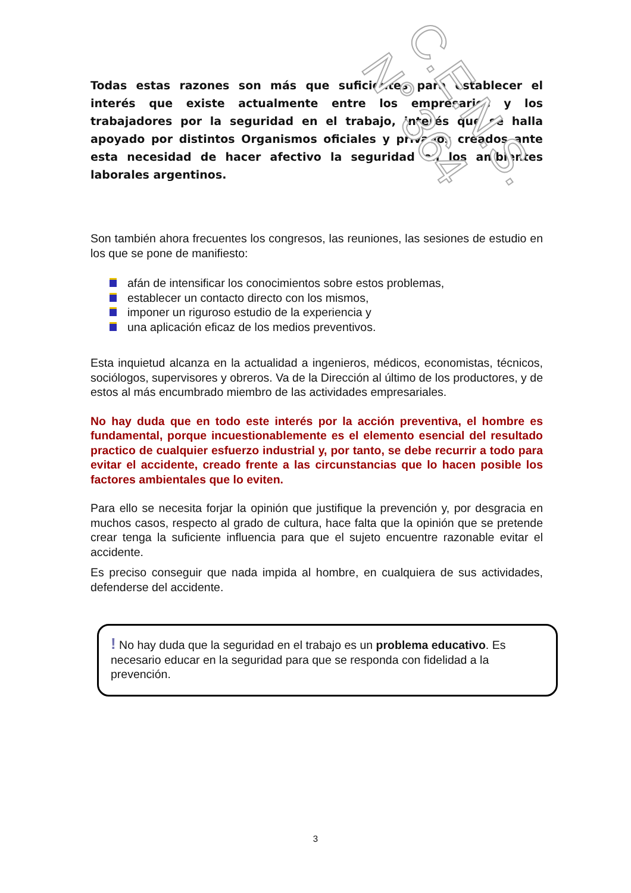Todas estas razones son más que suficientes para establecer el interés que existe actualmente entre los empresarios y los trabajadores por la seguridad en el trabajo, interés que se halla apoyado por distintos Organismos oficiales y privados creados ante esta necesidad de hacer afectivo la seguridad en los ambientes laborales argentinos.
Son también ahora frecuentes los congresos, las reuniones, las sesiones de estudio en los que se pone de manifiesto:
afán de intensificar los conocimientos sobre estos problemas,
establecer un contacto directo con los mismos,
imponer un riguroso estudio de la experiencia y
una aplicación eficaz de los medios preventivos.
Esta inquietud alcanza en la actualidad a ingenieros, médicos, economistas, técnicos, sociólogos, supervisores y obreros. Va de la Dirección al último de los productores, y de estos al más encumbrado miembro de las actividades empresariales.
No hay duda que en todo este interés por la acción preventiva, el hombre es fundamental, porque incuestionablemente es el elemento esencial del resultado practico de cualquier esfuerzo industrial y, por tanto, se debe recurrir a todo para evitar el accidente, creado frente a las circunstancias que lo hacen posible los factores ambientales que lo eviten.
Para ello se necesita forjar la opinión que justifique la prevención y, por desgracia en muchos casos, respecto al grado de cultura, hace falta que la opinión que se pretende crear tenga la suficiente influencia para que el sujeto encuentre razonable evitar el accidente.
Es preciso conseguir que nada impida al hombre, en cualquiera de sus actividades, defenderse del accidente.
! No hay duda que la seguridad en el trabajo es un problema educativo. Es necesario educar en la seguridad para que se responda con fidelidad a la prevención.
C.E.N.S. N° 364
3